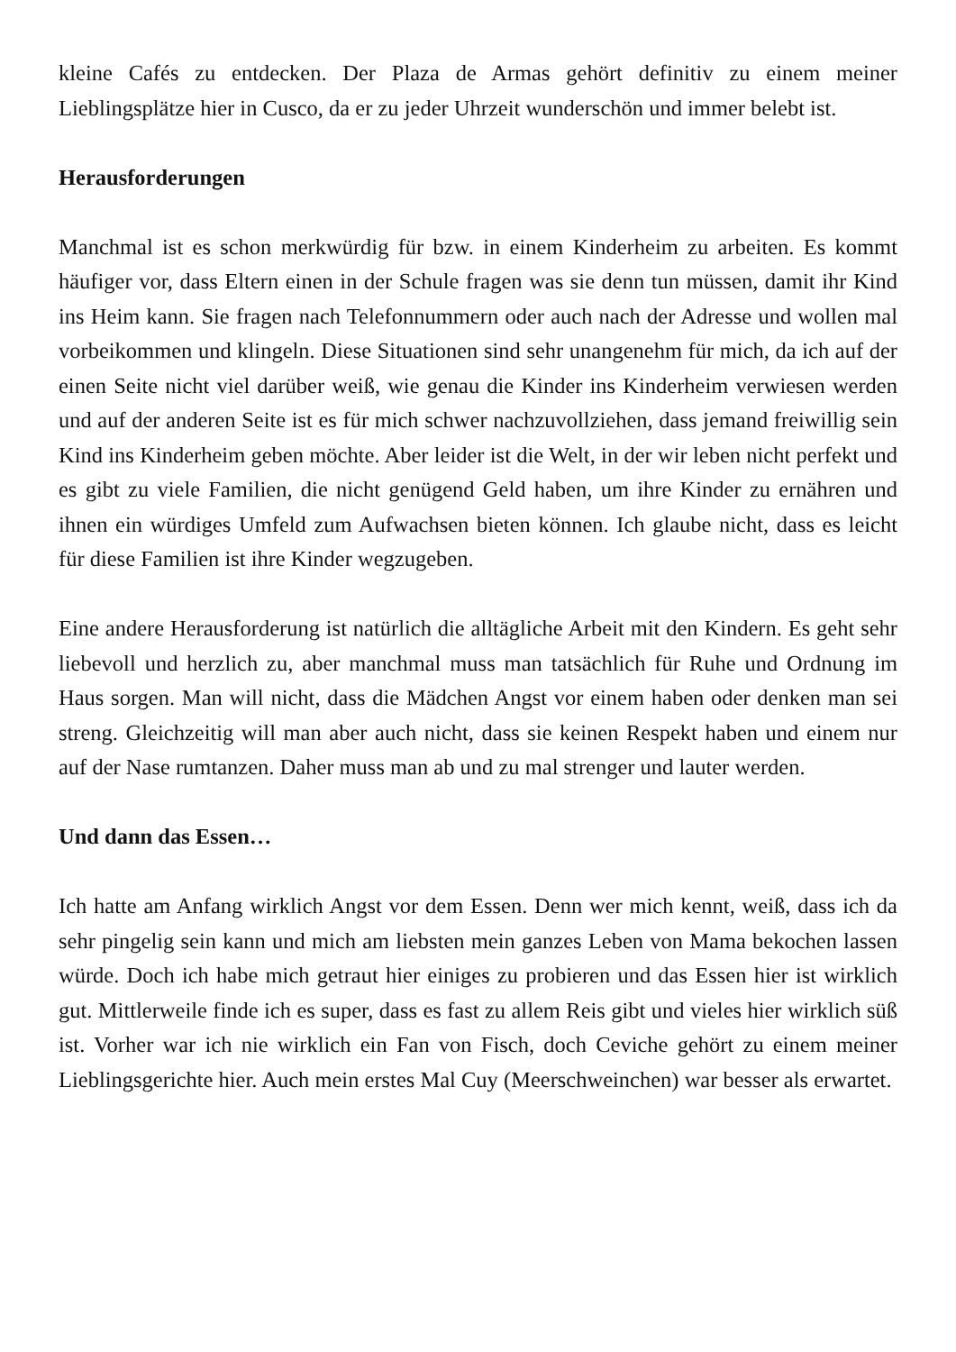kleine Cafés zu entdecken. Der Plaza de Armas gehört definitiv zu einem meiner Lieblingsplätze hier in Cusco, da er zu jeder Uhrzeit wunderschön und immer belebt ist.
Herausforderungen
Manchmal ist es schon merkwürdig für bzw. in einem Kinderheim zu arbeiten. Es kommt häufiger vor, dass Eltern einen in der Schule fragen was sie denn tun müssen, damit ihr Kind ins Heim kann. Sie fragen nach Telefonnummern oder auch nach der Adresse und wollen mal vorbeikommen und klingeln. Diese Situationen sind sehr unangenehm für mich, da ich auf der einen Seite nicht viel darüber weiß, wie genau die Kinder ins Kinderheim verwiesen werden und auf der anderen Seite ist es für mich schwer nachzuvollziehen, dass jemand freiwillig sein Kind ins Kinderheim geben möchte. Aber leider ist die Welt, in der wir leben nicht perfekt und es gibt zu viele Familien, die nicht genügend Geld haben, um ihre Kinder zu ernähren und ihnen ein würdiges Umfeld zum Aufwachsen bieten können. Ich glaube nicht, dass es leicht für diese Familien ist ihre Kinder wegzugeben.
Eine andere Herausforderung ist natürlich die alltägliche Arbeit mit den Kindern. Es geht sehr liebevoll und herzlich zu, aber manchmal muss man tatsächlich für Ruhe und Ordnung im Haus sorgen. Man will nicht, dass die Mädchen Angst vor einem haben oder denken man sei streng. Gleichzeitig will man aber auch nicht, dass sie keinen Respekt haben und einem nur auf der Nase rumtanzen. Daher muss man ab und zu mal strenger und lauter werden.
Und dann das Essen…
Ich hatte am Anfang wirklich Angst vor dem Essen. Denn wer mich kennt, weiß, dass ich da sehr pingelig sein kann und mich am liebsten mein ganzes Leben von Mama bekochen lassen würde. Doch ich habe mich getraut hier einiges zu probieren und das Essen hier ist wirklich gut. Mittlerweile finde ich es super, dass es fast zu allem Reis gibt und vieles hier wirklich süß ist. Vorher war ich nie wirklich ein Fan von Fisch, doch Ceviche gehört zu einem meiner Lieblingsgerichte hier. Auch mein erstes Mal Cuy (Meerschweinchen) war besser als erwartet.